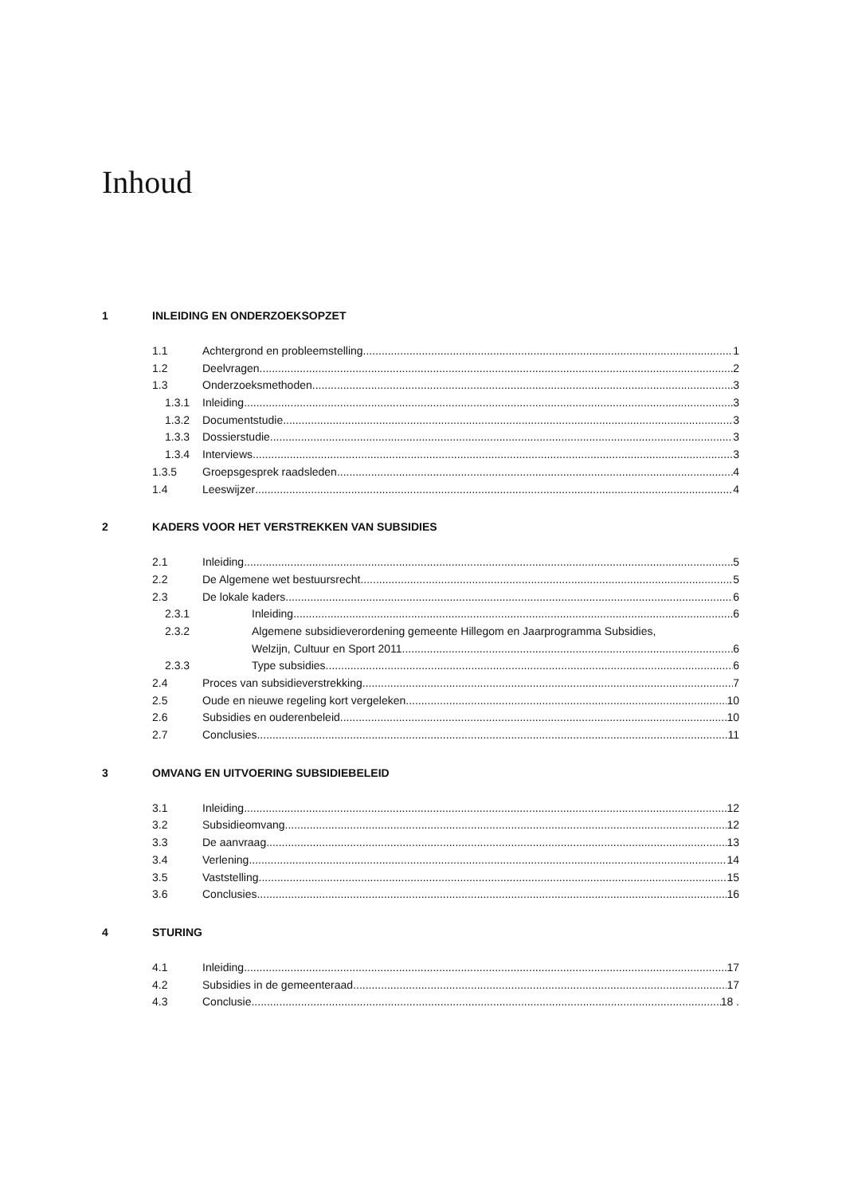Inhoud
1 INLEIDING EN ONDERZOEKSOPZET
1.1 Achtergrond en probleemstelling 1
1.2 Deelvragen 2
1.3 Onderzoeksmethoden 3
1.3.1 Inleiding 3
1.3.2 Documentstudie 3
1.3.3 Dossierstudie 3
1.3.4 Interviews 3
1.3.5 Groepsgesprek raadsleden 4
1.4 Leeswijzer 4
2 KADERS VOOR HET VERSTREKKEN VAN SUBSIDIES
2.1 Inleiding 5
2.2 De Algemene wet bestuursrecht 5
2.3 De lokale kaders 6
2.3.1 Inleiding 6
2.3.2 Algemene subsidieverordening gemeente Hillegom en Jaarprogramma Subsidies,
Welzijn, Cultuur en Sport 2011 6
2.3.3 Type subsidies 6
2.4 Proces van subsidieverstrekking 7
2.5 Oude en nieuwe regeling kort vergeleken 10
2.6 Subsidies en ouderenbeleid 10
2.7 Conclusies 11
3 OMVANG EN UITVOERING SUBSIDIEBELEID
3.1 Inleiding 12
3.2 Subsidieomvang 12
3.3 De aanvraag 13
3.4 Verlening 14
3.5 Vaststelling 15
3.6 Conclusies 16
4 STURING
4.1 Inleiding 17
4.2 Subsidies in de gemeenteraad 17
4.3 Conclusie 18 .